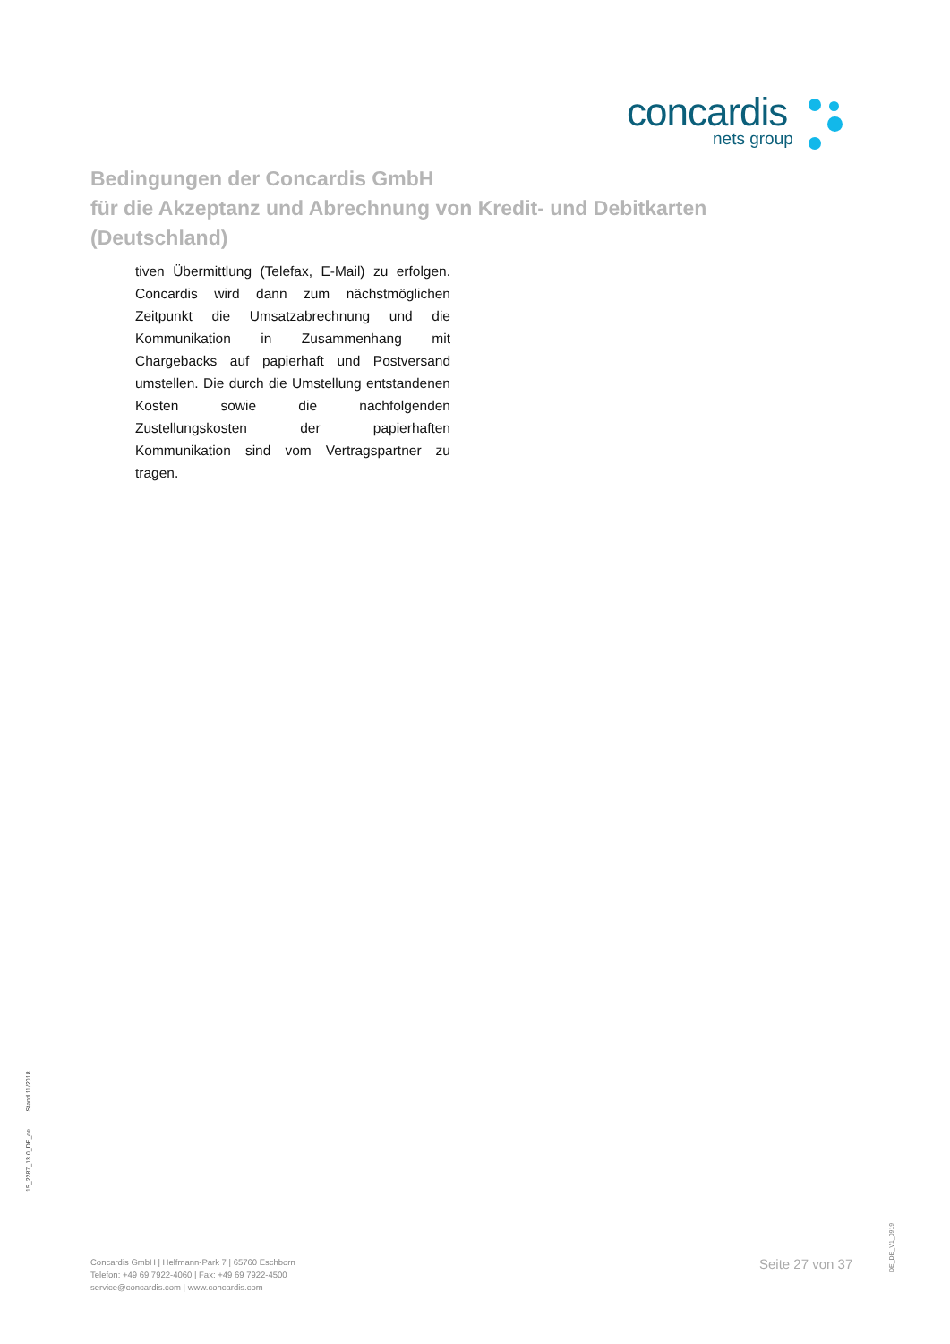concardis
nets group
Bedingungen der Concardis GmbH
für die Akzeptanz und Abrechnung von Kredit- und Debitkarten
(Deutschland)
tiven Übermittlung (Telefax, E-Mail) zu erfolgen. Concardis wird dann zum nächstmöglichen Zeitpunkt die Umsatzabrechnung und die Kommunikation in Zusammenhang mit Chargebacks auf papierhaft und Postversand umstellen. Die durch die Umstellung entstandenen Kosten sowie die nachfolgenden Zustellungskosten der papierhaften Kommunikation sind vom Vertragspartner zu tragen.
15_2287_13.0_DE_de Stand 11/2018
Concardis GmbH | Helfmann-Park 7 | 65760 Eschborn
Telefon: +49 69 7922-4060 | Fax: +49 69 7922-4500
service@concardis.com | www.concardis.com
Seite 27 von 37
DE_DE_V1_0919